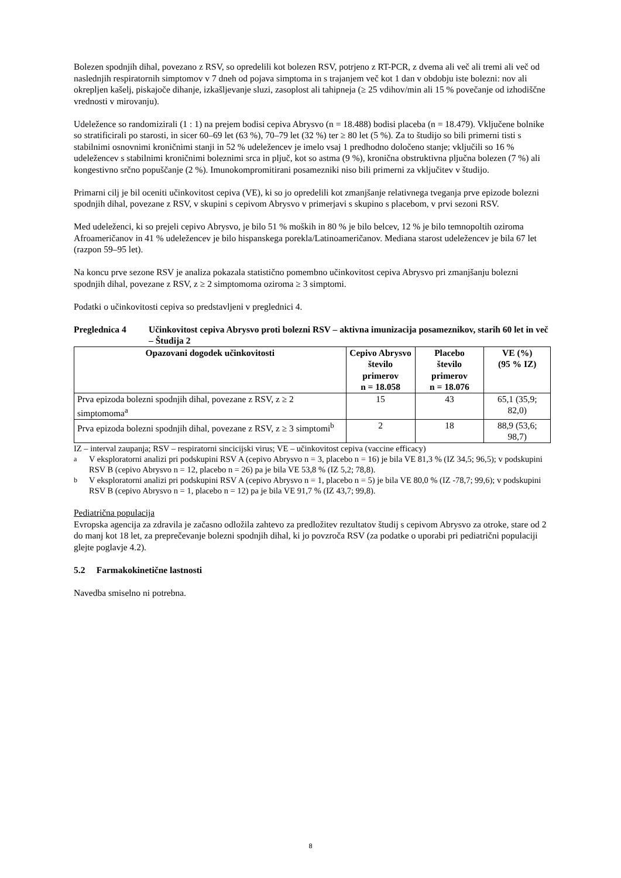Bolezen spodnjih dihal, povezano z RSV, so opredelili kot bolezen RSV, potrjeno z RT-PCR, z dvema ali več ali tremi ali več od naslednjih respiratornih simptomov v 7 dneh od pojava simptoma in s trajanjem več kot 1 dan v obdobju iste bolezni: nov ali okrepljen kašelj, piskajoče dihanje, izkašljevanje sluzi, zasoplost ali tahipneja (≥ 25 vdihov/min ali 15 % povečanje od izhodiščne vrednosti v mirovanju).
Udeležence so randomizirali (1 : 1) na prejem bodisi cepiva Abrysvo (n = 18.488) bodisi placeba (n = 18.479). Vključene bolnike so stratificirali po starosti, in sicer 60–69 let (63 %), 70–79 let (32 %) ter ≥ 80 let (5 %). Za to študijo so bili primerni tisti s stabilnimi osnovnimi kroničnimi stanji in 52 % udeležencev je imelo vsaj 1 predhodno določeno stanje; vključili so 16 % udeležencev s stabilnimi kroničnimi boleznimi srca in pljuč, kot so astma (9 %), kronična obstruktivna pljučna bolezen (7 %) ali kongestivno srčno popuščanje (2 %). Imunokompromitirani posamezniki niso bili primerni za vključitev v študijo.
Primarni cilj je bil oceniti učinkovitost cepiva (VE), ki so jo opredelili kot zmanjšanje relativnega tveganja prve epizode bolezni spodnjih dihal, povezane z RSV, v skupini s cepivom Abrysvo v primerjavi s skupino s placebom, v prvi sezoni RSV.
Med udeleženci, ki so prejeli cepivo Abrysvo, je bilo 51 % moških in 80 % je bilo belcev, 12 % je bilo temnopoltih oziroma Afroameričanov in 41 % udeležencev je bilo hispanskega porekla/Latinoameričanov. Mediana starost udeležencev je bila 67 let (razpon 59–95 let).
Na koncu prve sezone RSV je analiza pokazala statistično pomembno učinkovitost cepiva Abrysvo pri zmanjšanju bolezni spodnjih dihal, povezane z RSV, z ≥ 2 simptomoma oziroma ≥ 3 simptomi.
Podatki o učinkovitosti cepiva so predstavljeni v preglednici 4.
Preglednica 4 Učinkovitost cepiva Abrysvo proti bolezni RSV – aktivna imunizacija posameznikov, starih 60 let in več – Študija 2
| Opazovani dogodek učinkovitosti | Cepivo Abrysvo število primerov n = 18.058 | Placebo število primerov n = 18.076 | VE (%) (95 % IZ) |
| --- | --- | --- | --- |
| Prva epizoda bolezni spodnjih dihal, povezane z RSV, z ≥ 2 simptomoma<sup>a</sup> | 15 | 43 | 65,1 (35,9; 82,0) |
| Prva epizoda bolezni spodnjih dihal, povezane z RSV, z ≥ 3 simptomi<sup>b</sup> | 2 | 18 | 88,9 (53,6; 98,7) |
IZ – interval zaupanja; RSV – respiratorni sincicijski virus; VE – učinkovitost cepiva (vaccine efficacy)
<sup>a</sup> V eksploratorni analizi pri podskupini RSV A (cepivo Abrysvo n = 3, placebo n = 16) je bila VE 81,3 % (IZ 34,5; 96,5); v podskupini RSV B (cepivo Abrysvo n = 12, placebo n = 26) pa je bila VE 53,8 % (IZ 5,2; 78,8).
<sup>b</sup> V eksploratorni analizi pri podskupini RSV A (cepivo Abrysvo n = 1, placebo n = 5) je bila VE 80,0 % (IZ -78,7; 99,6); v podskupini RSV B (cepivo Abrysvo n = 1, placebo n = 12) pa je bila VE 91,7 % (IZ 43,7; 99,8).
Pediatrična populacija
Evropska agencija za zdravila je začasno odložila zahtevo za predložitev rezultatov študij s cepivom Abrysvo za otroke, stare od 2 do manj kot 18 let, za preprečevanje bolezni spodnjih dihal, ki jo povzroča RSV (za podatke o uporabi pri pediatrični populaciji glejte poglavje 4.2).
5.2 Farmakokinetične lastnosti
Navedba smiselno ni potrebna.
8